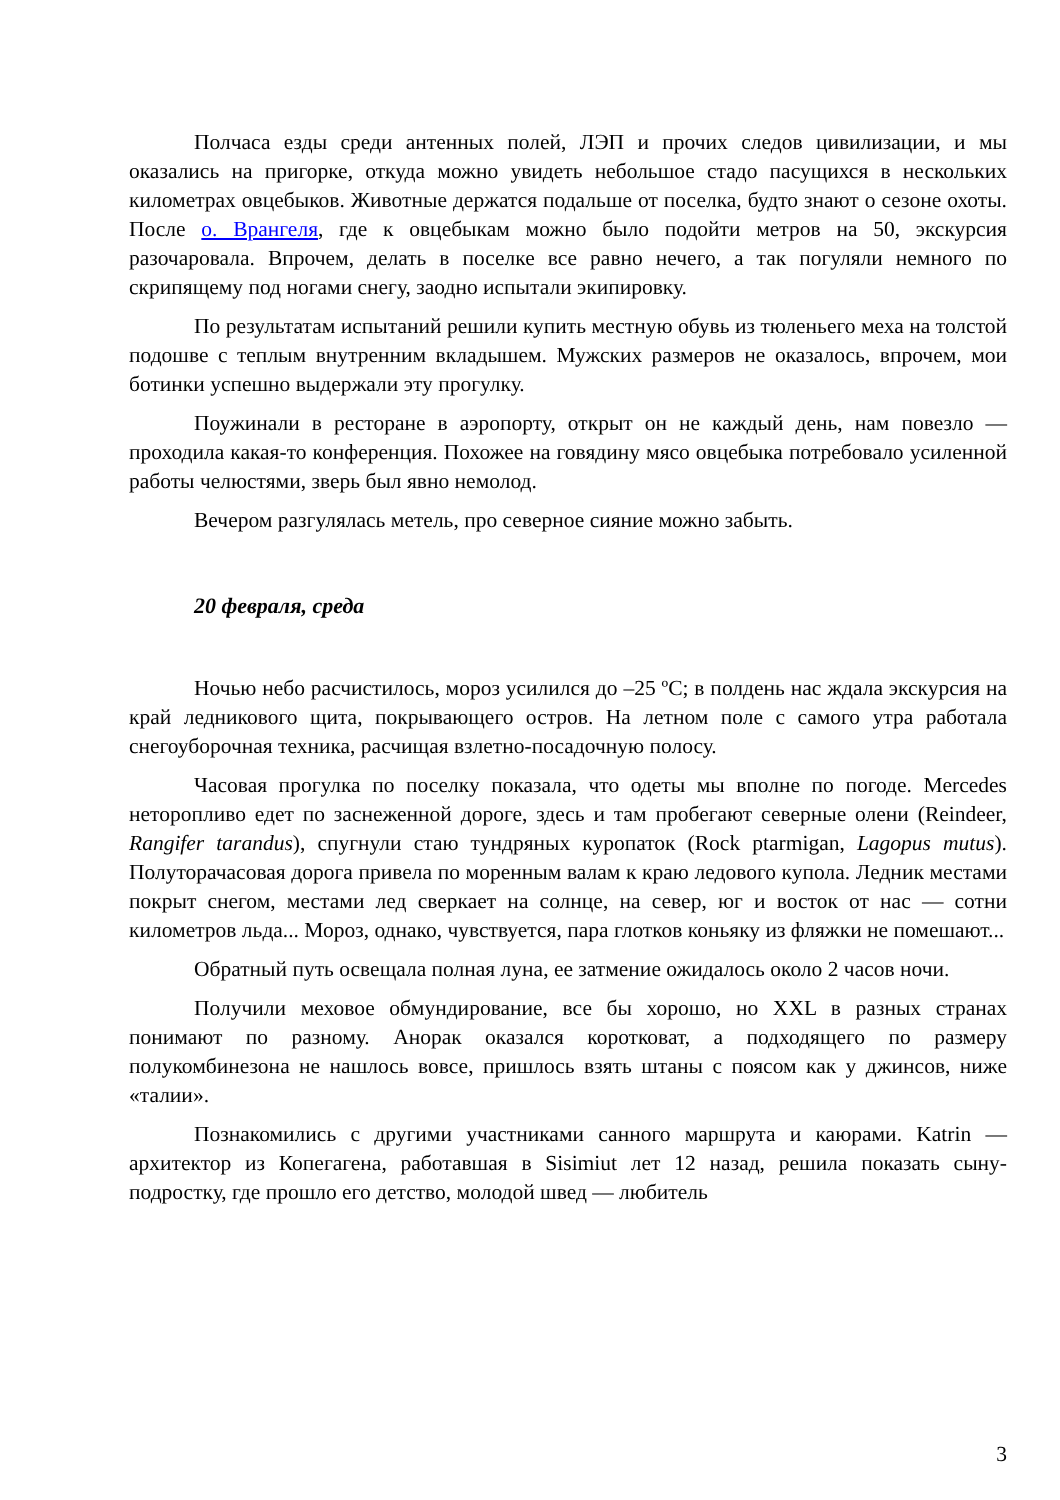Полчаса езды среди антенных полей, ЛЭП и прочих следов цивилизации, и мы оказались на пригорке, откуда можно увидеть небольшое стадо пасущихся в нескольких километрах овцебыков. Животные держатся подальше от поселка, будто знают о сезоне охоты. После о. Врангеля, где к овцебыкам можно было подойти метров на 50, экскурсия разочаровала. Впрочем, делать в поселке все равно нечего, а так погуляли немного по скрипящему под ногами снегу, заодно испытали экипировку.
По результатам испытаний решили купить местную обувь из тюленьего меха на толстой подошве с теплым внутренним вкладышем. Мужских размеров не оказалось, впрочем, мои ботинки успешно выдержали эту прогулку.
Поужинали в ресторане в аэропорту, открыт он не каждый день, нам повезло — проходила какая-то конференция. Похожее на говядину мясо овцебыка потребовало усиленной работы челюстями, зверь был явно немолод.
Вечером разгулялась метель, про северное сияние можно забыть.
20 февраля, среда
Ночью небо расчистилось, мороз усилился до –25 ºС; в полдень нас ждала экскурсия на край ледникового щита, покрывающего остров. На летном поле с самого утра работала снегоуборочная техника, расчищая взлетно-посадочную полосу.
Часовая прогулка по поселку показала, что одеты мы вполне по погоде. Mercedes неторопливо едет по заснеженной дороге, здесь и там пробегают северные олени (Reindeer, Rangifer tarandus), спугнули стаю тундряных куропаток (Rock ptarmigan, Lagopus mutus). Полуторачасовая дорога привела по моренным валам к краю ледового купола. Ледник местами покрыт снегом, местами лед сверкает на солнце, на север, юг и восток от нас — сотни километров льда... Мороз, однако, чувствуется, пара глотков коньяку из фляжки не помешают...
Обратный путь освещала полная луна, ее затмение ожидалось около 2 часов ночи.
Получили меховое обмундирование, все бы хорошо, но XXL в разных странах понимают по разному. Анорак оказался коротковат, а подходящего по размеру полукомбинезона не нашлось вовсе, пришлось взять штаны с поясом как у джинсов, ниже «талии».
Познакомились с другими участниками санного маршрута и каюрами. Katrin — архитектор из Копегагена, работавшая в Sisimiut лет 12 назад, решила показать сыну-подростку, где прошло его детство, молодой швед — любитель
3